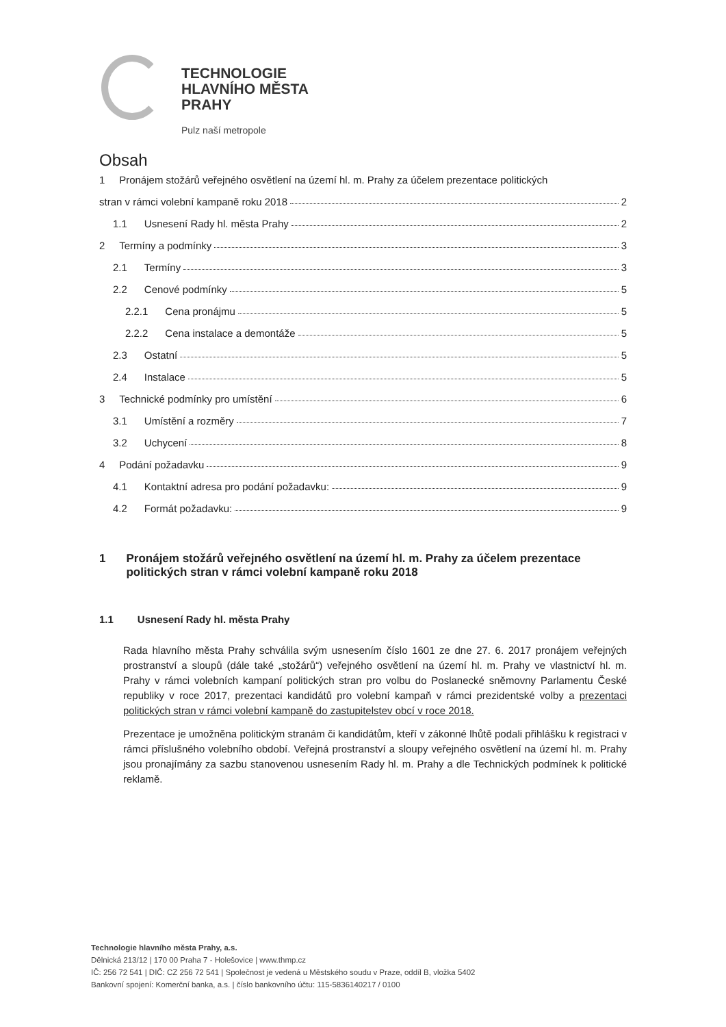TECHNOLOGIE
HLAVNÍHO MĚSTA
PRAHY
Pulz naší metropole
Obsah
1 Pronájem stožárů veřejného osvětlení na území hl. m. Prahy za účelem prezentace politických
stran v rámci volební kampaně roku 2018 2
1.1 Usnesení Rady hl. města Prahy 2
2 Termíny a podmínky 3
2.1 Termíny 3
2.2 Cenové podmínky 5
2.2.1 Cena pronájmu 5
2.2.2 Cena instalace a demontáže 5
2.3 Ostatní 5
2.4 Instalace 5
3 Technické podmínky pro umístění 6
3.1 Umístění a rozměry 7
3.2 Uchycení 8
4 Podání požadavku 9
4.1 Kontaktní adresa pro podání požadavku: 9
4.2 Formát požadavku: 9
1 Pronájem stožárů veřejného osvětlení na území hl. m. Prahy za účelem prezentace politických stran v rámci volební kampaně roku 2018
1.1 Usnesení Rady hl. města Prahy
Rada hlavního města Prahy schválila svým usnesením číslo 1601 ze dne 27. 6. 2017 pronájem veřejných prostranství a sloupů (dále také „stožárů“) veřejného osvětlení na území hl. m. Prahy ve vlastnictví hl. m. Prahy v rámci volebních kampaní politických stran pro volbu do Poslanecké sněmovny Parlamentu České republiky v roce 2017, prezentaci kandidátů pro volební kampaň v rámci prezidentské volby a prezentaci politických stran v rámci volební kampaně do zastupitelstev obcí v roce 2018.
Prezentace je umožněna politickým stranám či kandidátům, kteří v zákonné lhůtě podali přihlášku k registraci v rámci příslušného volebního období. Veřejná prostranství a sloupy veřejného osvětlení na území hl. m. Prahy jsou pronajímány za sazbu stanovenou usnesením Rady hl. m. Prahy a dle Technických podmínek k politické reklamě.
Technologie hlavního města Prahy, a.s.
Dělnická 213/12 | 170 00 Praha 7 - Holešovice | www.thmp.cz
IČ: 256 72 541 | DIČ: CZ 256 72 541 | Společnost je vedená u Městského soudu v Praze, oddíl B, vložka 5402
Bankovní spojení: Komerční banka, a.s. | číslo bankovního účtu: 115-5836140217 / 0100